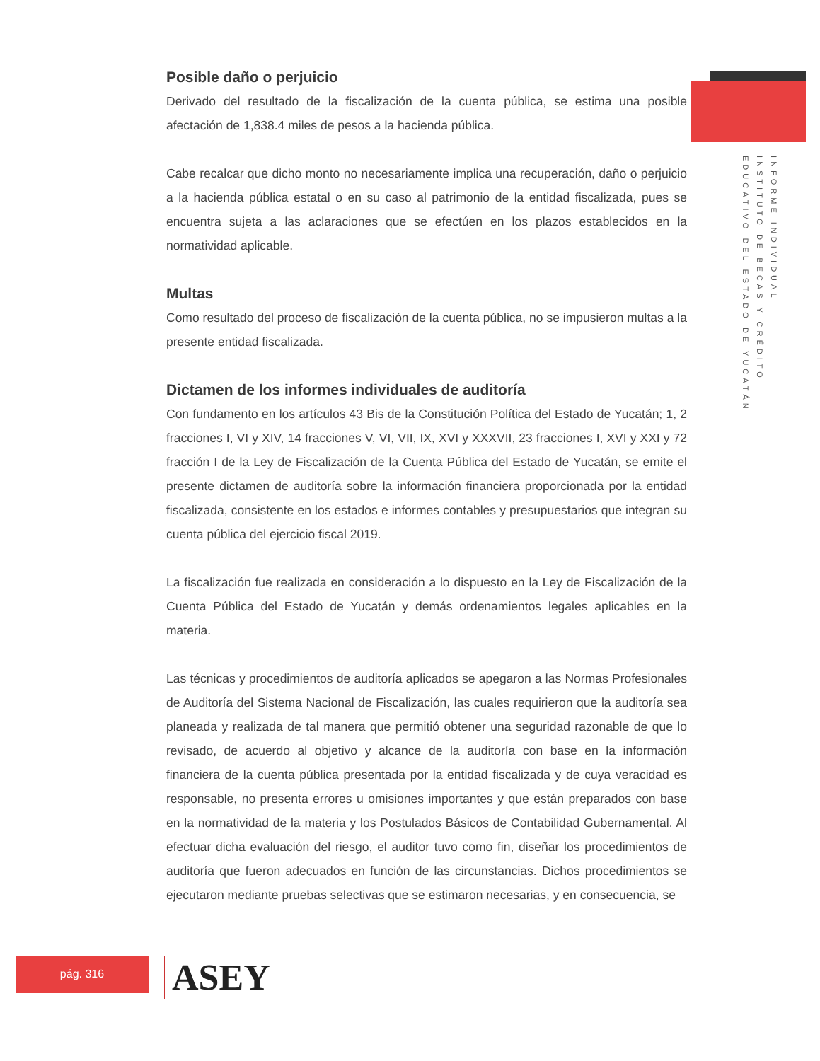Posible daño o perjuicio
Derivado del resultado de la fiscalización de la cuenta pública, se estima una posible afectación de 1,838.4 miles de pesos a la hacienda pública.
Cabe recalcar que dicho monto no necesariamente implica una recuperación, daño o perjuicio a la hacienda pública estatal o en su caso al patrimonio de la entidad fiscalizada, pues se encuentra sujeta a las aclaraciones que se efectúen en los plazos establecidos en la normatividad aplicable.
Multas
Como resultado del proceso de fiscalización de la cuenta pública, no se impusieron multas a la presente entidad fiscalizada.
Dictamen de los informes individuales de auditoría
Con fundamento en los artículos 43 Bis de la Constitución Política del Estado de Yucatán; 1, 2 fracciones I, VI y XIV, 14 fracciones V, VI, VII, IX, XVI y XXXVII, 23 fracciones I, XVI y XXI y 72 fracción I de la Ley de Fiscalización de la Cuenta Pública del Estado de Yucatán, se emite el presente dictamen de auditoría sobre la información financiera proporcionada por la entidad fiscalizada, consistente en los estados e informes contables y presupuestarios que integran su cuenta pública del ejercicio fiscal 2019.
La fiscalización fue realizada en consideración a lo dispuesto en la Ley de Fiscalización de la Cuenta Pública del Estado de Yucatán y demás ordenamientos legales aplicables en la materia.
Las técnicas y procedimientos de auditoría aplicados se apegaron a las Normas Profesionales de Auditoría del Sistema Nacional de Fiscalización, las cuales requirieron que la auditoría sea planeada y realizada de tal manera que permitió obtener una seguridad razonable de que lo revisado, de acuerdo al objetivo y alcance de la auditoría con base en la información financiera de la cuenta pública presentada por la entidad fiscalizada y de cuya veracidad es responsable, no presenta errores u omisiones importantes y que están preparados con base en la normatividad de la materia y los Postulados Básicos de Contabilidad Gubernamental. Al efectuar dicha evaluación del riesgo, el auditor tuvo como fin, diseñar los procedimientos de auditoría que fueron adecuados en función de las circunstancias. Dichos procedimientos se ejecutaron mediante pruebas selectivas que se estimaron necesarias, y en consecuencia, se
INFORME INDIVIDUAL
INSTITUTO DE BECAS Y CRÉDITO
EDUCATIVO DEL ESTADO DE YUCATÁN
pág. 316 ASEY